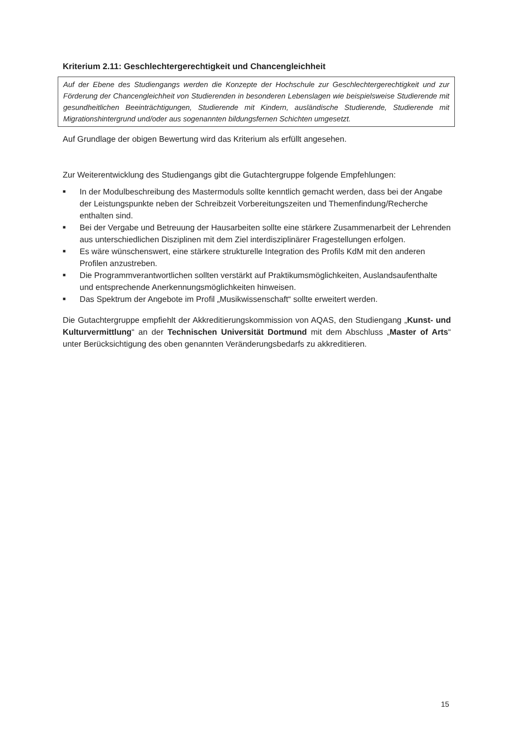Kriterium 2.11: Geschlechtergerechtigkeit und Chancengleichheit
Auf der Ebene des Studiengangs werden die Konzepte der Hochschule zur Geschlechtergerechtigkeit und zur Förderung der Chancengleichheit von Studierenden in besonderen Lebenslagen wie beispielsweise Studierende mit gesundheitlichen Beeinträchtigungen, Studierende mit Kindern, ausländische Studierende, Studierende mit Migrationshintergrund und/oder aus sogenannten bildungsfernen Schichten umgesetzt.
Auf Grundlage der obigen Bewertung wird das Kriterium als erfüllt angesehen.
Zur Weiterentwicklung des Studiengangs gibt die Gutachtergruppe folgende Empfehlungen:
■ In der Modulbeschreibung des Mastermoduls sollte kenntlich gemacht werden, dass bei der Angabe der Leistungspunkte neben der Schreibzeit Vorbereitungszeiten und Themenfin­dung/Recherche enthalten sind.
■ Bei der Vergabe und Betreuung der Hausarbeiten sollte eine stärkere Zusammenarbeit der Lehrenden aus unterschiedlichen Disziplinen mit dem Ziel interdisziplinärer Fragestellungen erfolgen.
■ Es wäre wünschenswert, eine stärkere strukturelle Integration des Profils KdM mit den ande­ren Profilen anzustreben.
■ Die Programmverantwortlichen sollten verstärkt auf Praktikumsmöglichkeiten, Auslandsauf­enthalte und entsprechende Anerkennungsmöglichkeiten hinweisen.
■ Das Spektrum der Angebote im Profil „Musikwissenschaft“ sollte erweitert werden.
Die Gutachtergruppe empfiehlt der Akkreditierungskommission von AQAS, den Studiengang „Kunst- und Kulturvermittlung“ an der Technischen Universität Dortmund mit dem Abschluss „Master of Arts“ unter Berücksichtigung des oben genannten Veränderungsbedarfs zu akkreditieren.
15